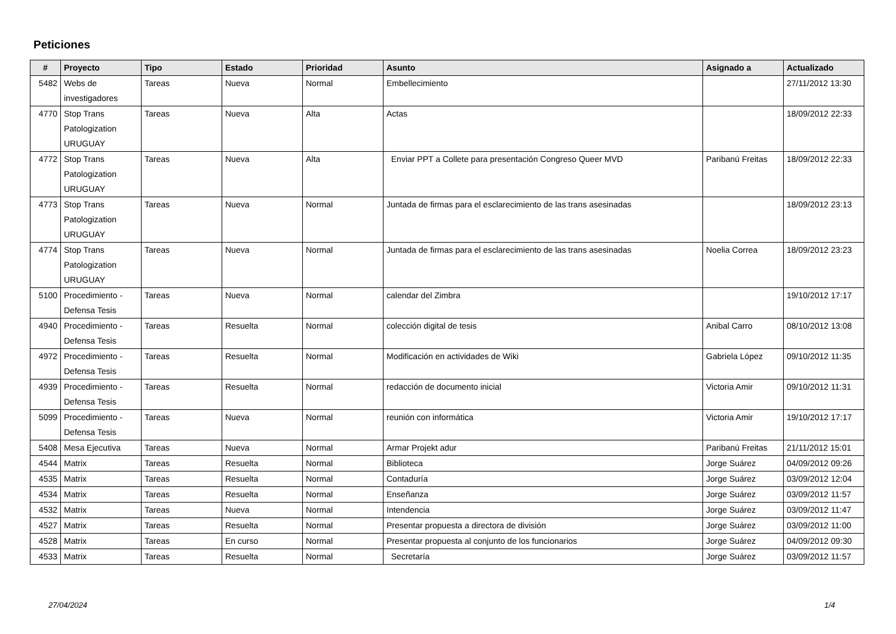Peticiones
| # | Proyecto | Tipo | Estado | Prioridad | Asunto | Asignado a | Actualizado |
| --- | --- | --- | --- | --- | --- | --- | --- |
| 5482 | Webs de investigadores | Tareas | Nueva | Normal | Embellecimiento | | 27/11/2012 13:30 |
| 4770 | Stop Trans Patologization URUGUAY | Tareas | Nueva | Alta | Actas | | 18/09/2012 22:33 |
| 4772 | Stop Trans Patologization URUGUAY | Tareas | Nueva | Alta | Enviar PPT a Collete para presentación Congreso Queer MVD | Paribanú Freitas | 18/09/2012 22:33 |
| 4773 | Stop Trans Patologization URUGUAY | Tareas | Nueva | Normal | Juntada de firmas para el esclarecimiento de las trans asesinadas | | 18/09/2012 23:13 |
| 4774 | Stop Trans Patologization URUGUAY | Tareas | Nueva | Normal | Juntada de firmas para el esclarecimiento de las trans asesinadas | Noelia Correa | 18/09/2012 23:23 |
| 5100 | Procedimiento - Defensa Tesis | Tareas | Nueva | Normal | calendar del Zimbra | | 19/10/2012 17:17 |
| 4940 | Procedimiento - Defensa Tesis | Tareas | Resuelta | Normal | colección digital de tesis | Anibal Carro | 08/10/2012 13:08 |
| 4972 | Procedimiento - Defensa Tesis | Tareas | Resuelta | Normal | Modificación en actividades de Wiki | Gabriela López | 09/10/2012 11:35 |
| 4939 | Procedimiento - Defensa Tesis | Tareas | Resuelta | Normal | redacción de documento inicial | Victoria Amir | 09/10/2012 11:31 |
| 5099 | Procedimiento - Defensa Tesis | Tareas | Nueva | Normal | reunión con informática | Victoria Amir | 19/10/2012 17:17 |
| 5408 | Mesa Ejecutiva | Tareas | Nueva | Normal | Armar Projekt adur | Paribanú Freitas | 21/11/2012 15:01 |
| 4544 | Matrix | Tareas | Resuelta | Normal | Biblioteca | Jorge Suárez | 04/09/2012 09:26 |
| 4535 | Matrix | Tareas | Resuelta | Normal | Contaduría | Jorge Suárez | 03/09/2012 12:04 |
| 4534 | Matrix | Tareas | Resuelta | Normal | Enseñanza | Jorge Suárez | 03/09/2012 11:57 |
| 4532 | Matrix | Tareas | Nueva | Normal | Intendencia | Jorge Suárez | 03/09/2012 11:47 |
| 4527 | Matrix | Tareas | Resuelta | Normal | Presentar propuesta a directora de división | Jorge Suárez | 03/09/2012 11:00 |
| 4528 | Matrix | Tareas | En curso | Normal | Presentar propuesta al conjunto de los funcionarios | Jorge Suárez | 04/09/2012 09:30 |
| 4533 | Matrix | Tareas | Resuelta | Normal | Secretaría | Jorge Suárez | 03/09/2012 11:57 |
27/04/2024 1/4